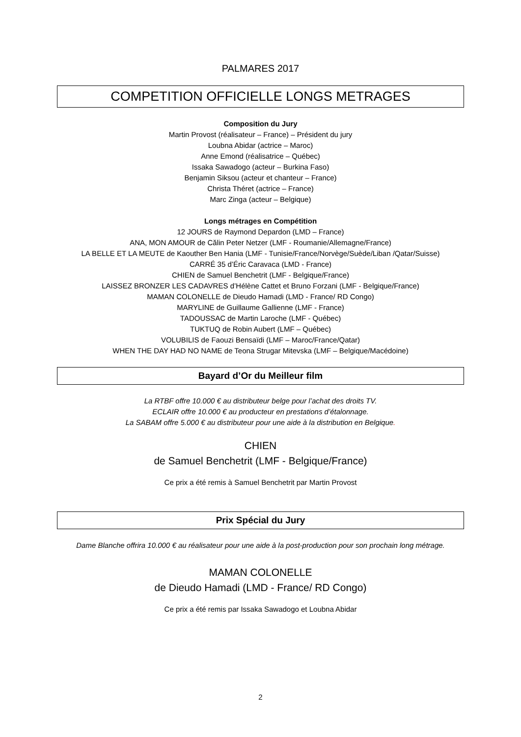PALMARES 2017
COMPETITION OFFICIELLE LONGS METRAGES
Composition du Jury
Martin Provost (réalisateur – France) – Président du jury
Loubna Abidar (actrice – Maroc)
Anne Emond (réalisatrice – Québec)
Issaka Sawadogo (acteur – Burkina Faso)
Benjamin Siksou (acteur et chanteur – France)
Christa Théret (actrice – France)
Marc Zinga (acteur – Belgique)
Longs métrages en Compétition
12 JOURS de Raymond Depardon (LMD – France)
ANA, MON AMOUR de Călin Peter Netzer (LMF - Roumanie/Allemagne/France)
LA BELLE ET LA MEUTE de Kaouther Ben Hania (LMF - Tunisie/France/Norvège/Suède/Liban /Qatar/Suisse)
CARRÉ 35 d’Éric Caravaca (LMD - France)
CHIEN de Samuel Benchetrit (LMF - Belgique/France)
LAISSEZ BRONZER LES CADAVRES d’Hélène Cattet et Bruno Forzani (LMF - Belgique/France)
MAMAN COLONELLE de Dieudo Hamadi (LMD - France/ RD Congo)
MARYLINE de Guillaume Gallienne (LMF - France)
TADOUSSAC de Martin Laroche (LMF - Québec)
TUKTUQ de Robin Aubert (LMF – Québec)
VOLUBILIS de Faouzi Bensaïdi (LMF – Maroc/France/Qatar)
WHEN THE DAY HAD NO NAME de Teona Strugar Mitevska (LMF – Belgique/Macédoine)
Bayard d’Or du Meilleur film
La RTBF offre 10.000 € au distributeur belge pour l’achat des droits TV.
ECLAIR offre 10.000 € au producteur en prestations d’étalonnage.
La SABAM offre 5.000 € au distributeur pour une aide à la distribution en Belgique.
CHIEN
de Samuel Benchetrit (LMF - Belgique/France)
Ce prix a été remis à Samuel Benchetrit par Martin Provost
Prix Spécial du Jury
Dame Blanche offrira 10.000 € au réalisateur pour une aide à la post-production pour son prochain long métrage.
MAMAN COLONELLE
de Dieudo Hamadi (LMD - France/ RD Congo)
Ce prix a été remis par Issaka Sawadogo et Loubna Abidar
2